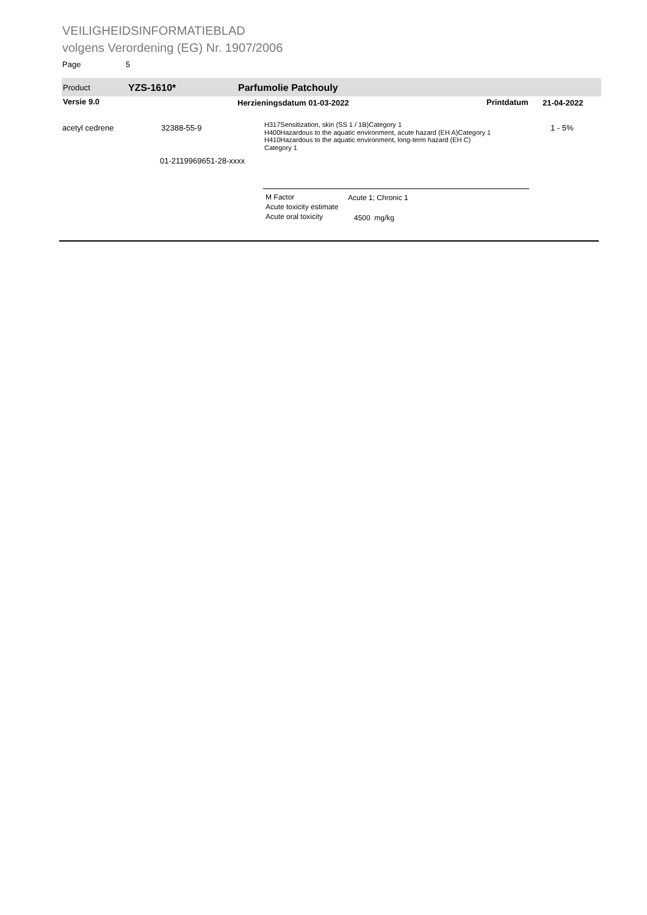VEILIGHEIDSINFORMATIEBLAD
volgens Verordening (EG) Nr. 1907/2006
Page 5
Product YZS-1610* Parfumolie Patchouly
Versie 9.0 Herzieningsdatum 01-03-2022 Printdatum 21-04-2022
acetyl cedrene 32388-55-9
H317Sensitization, skin (SS 1 / 1B)Category 1
H400Hazardous to the aquatic environment, acute hazard (EH A)Category 1
H410Hazardous to the aquatic environment, long-term hazard (EH C)
Category 1
1 - 5%
01-2119969651-28-xxxx
M Factor
Acute toxicity estimate
Acute oral toxicity
Acute 1; Chronic 1
4500 mg/kg